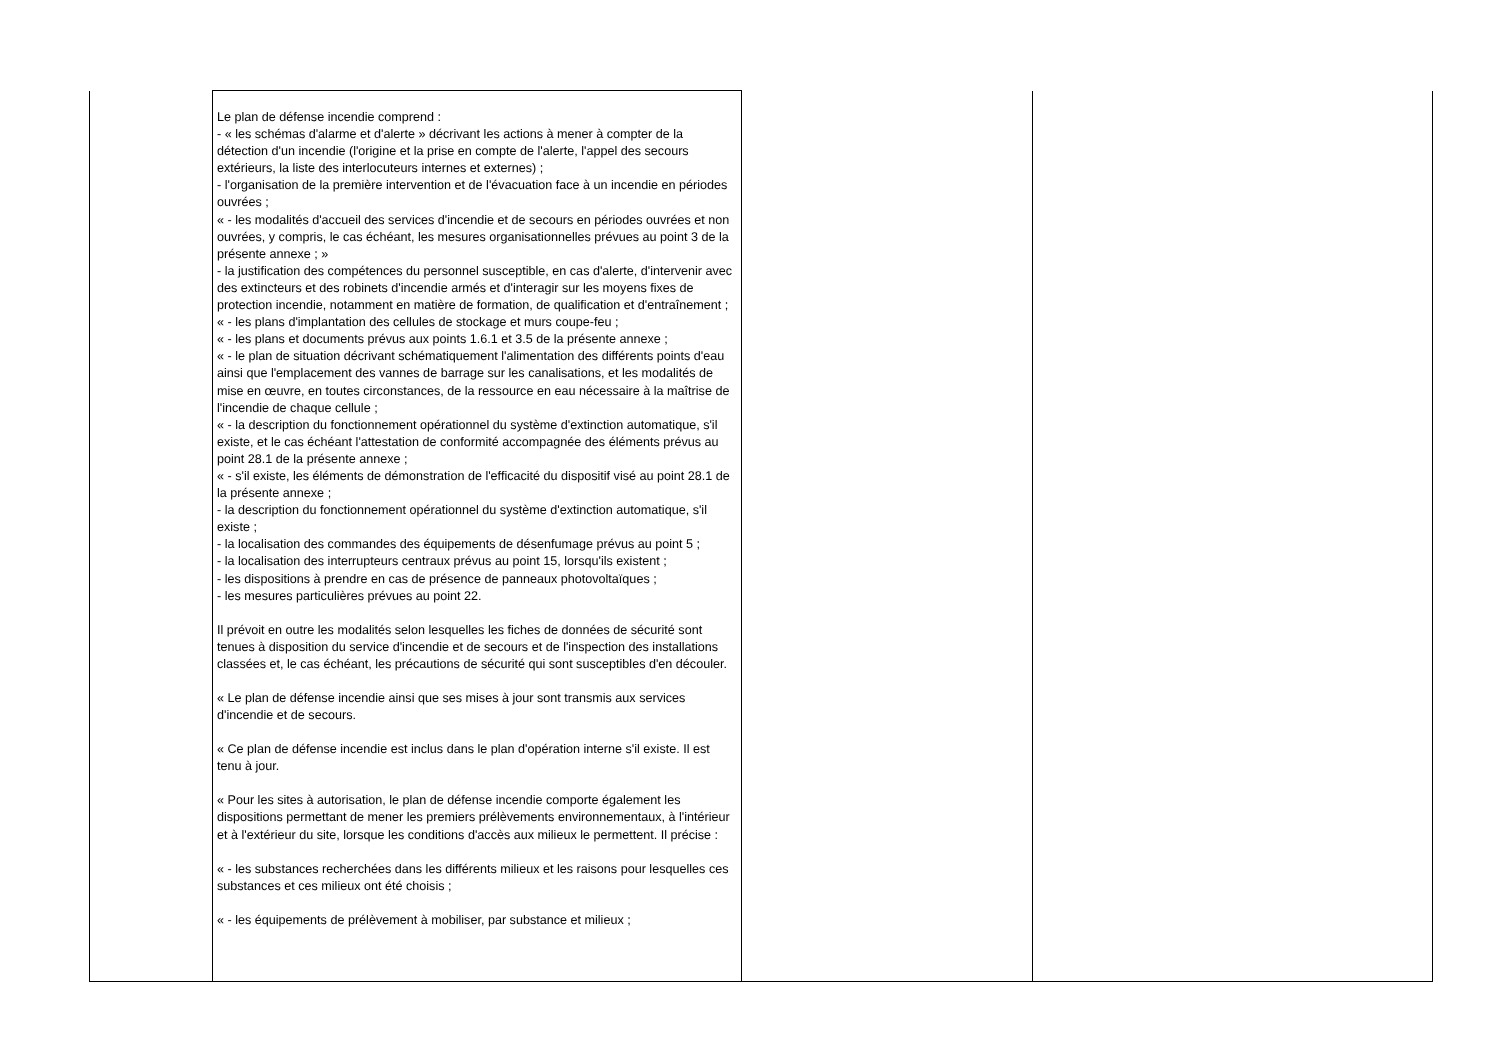| | Le plan de défense incendie comprend : - « les schémas d'alarme et d'alerte » décrivant les actions à mener à compter de la détection d'un incendie (l'origine et la prise en compte de l'alerte, l'appel des secours extérieurs, la liste des interlocuteurs internes et externes) ; - l'organisation de la première intervention et de l'évacuation face à un incendie en périodes ouvrées ; « - les modalités d'accueil des services d'incendie et de secours en périodes ouvrées et non ouvrées, y compris, le cas échéant, les mesures organisationnelles prévues au point 3 de la présente annexe ; » - la justification des compétences du personnel susceptible, en cas d'alerte, d'intervenir avec des extincteurs et des robinets d'incendie armés et d'interagir sur les moyens fixes de protection incendie, notamment en matière de formation, de qualification et d'entraînement ; « - les plans d'implantation des cellules de stockage et murs coupe-feu ; « - les plans et documents prévus aux points 1.6.1 et 3.5 de la présente annexe ; « - le plan de situation décrivant schématiquement l'alimentation des différents points d'eau ainsi que l'emplacement des vannes de barrage sur les canalisations, et les modalités de mise en œuvre, en toutes circonstances, de la ressource en eau nécessaire à la maîtrise de l'incendie de chaque cellule ; « - la description du fonctionnement opérationnel du système d'extinction automatique, s'il existe, et le cas échéant l'attestation de conformité accompagnée des éléments prévus au point 28.1 de la présente annexe ; « - s'il existe, les éléments de démonstration de l'efficacité du dispositif visé au point 28.1 de la présente annexe ; - la description du fonctionnement opérationnel du système d'extinction automatique, s'il existe ; - la localisation des commandes des équipements de désenfumage prévus au point 5 ; - la localisation des interrupteurs centraux prévus au point 15, lorsqu'ils existent ; - les dispositions à prendre en cas de présence de panneaux photovoltaïques ; - les mesures particulières prévues au point 22. Il prévoit en outre les modalités selon lesquelles les fiches de données de sécurité sont tenues à disposition du service d'incendie et de secours et de l'inspection des installations classées et, le cas échéant, les précautions de sécurité qui sont susceptibles d'en découler. « Le plan de défense incendie ainsi que ses mises à jour sont transmis aux services d'incendie et de secours. « Ce plan de défense incendie est inclus dans le plan d'opération interne s'il existe. Il est tenu à jour. « Pour les sites à autorisation, le plan de défense incendie comporte également les dispositions permettant de mener les premiers prélèvements environnementaux, à l'intérieur et à l'extérieur du site, lorsque les conditions d'accès aux milieux le permettent. Il précise : « - les substances recherchées dans les différents milieux et les raisons pour lesquelles ces substances et ces milieux ont été choisis ; « - les équipements de prélèvement à mobiliser, par substance et milieux ; | | |